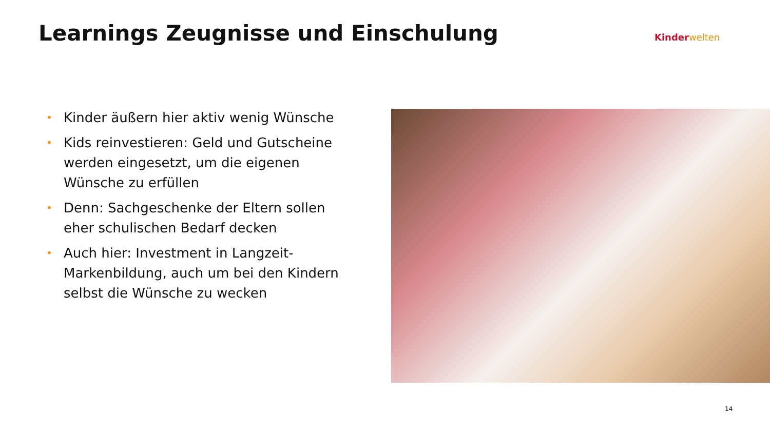Learnings Zeugnisse und Einschulung
Kinder welten
• Kinder äußern hier aktiv wenig Wünsche
• Kids reinvestieren: Geld und Gutscheine werden eingesetzt, um die eigenen Wünsche zu erfüllen
• Denn: Sachgeschenke der Eltern sollen eher schulischen Bedarf decken
• Auch hier: Investment in Langzeit-Markenbildung, auch um bei den Kindern selbst die Wünsche zu wecken
14